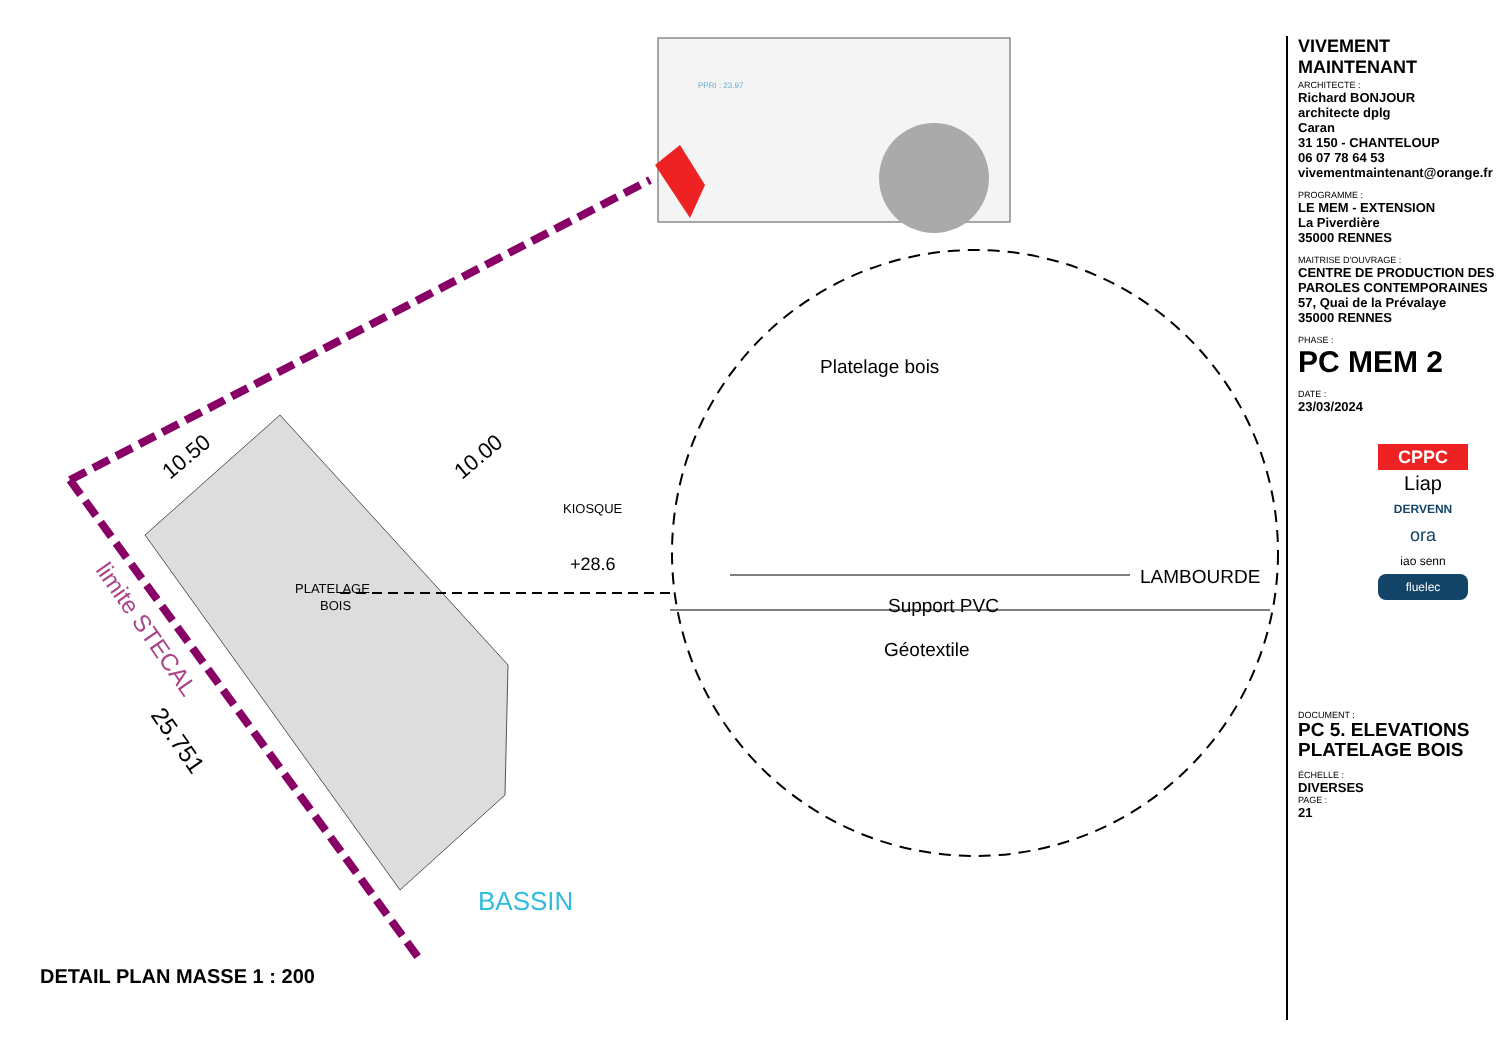PPRI : 23.97
10.50
10.00
PLATELAGE
BOIS
KIOSQUE
+28.6
BASSIN
limite STECAL
25.751
Platelage bois
LAMBOURDE
Support PVC
Géotextile
DETAIL PLAN MASSE 1 : 200
VIVEMENT MAINTENANT
ARCHITECTE :
Richard BONJOUR
architecte dplg
Caran
31 150 - CHANTELOUP
06 07 78 64 53
vivementmaintenant@orange.fr
PROGRAMME :
LE MEM - EXTENSION
La Piverdière
35000 RENNES
MAITRISE D'OUVRAGE :
CENTRE DE PRODUCTION DES PAROLES CONTEMPORAINES
57, Quai de la Prévalaye
35000 RENNES
PHASE :
PC MEM 2
DATE :
23/03/2024
CPPC
Liap
DERVENN
ora
iao senn
fluelec
DOCUMENT :
PC 5. ELEVATIONS
PLATELAGE BOIS
ÉCHELLE :
DIVERSES
PAGE :
21